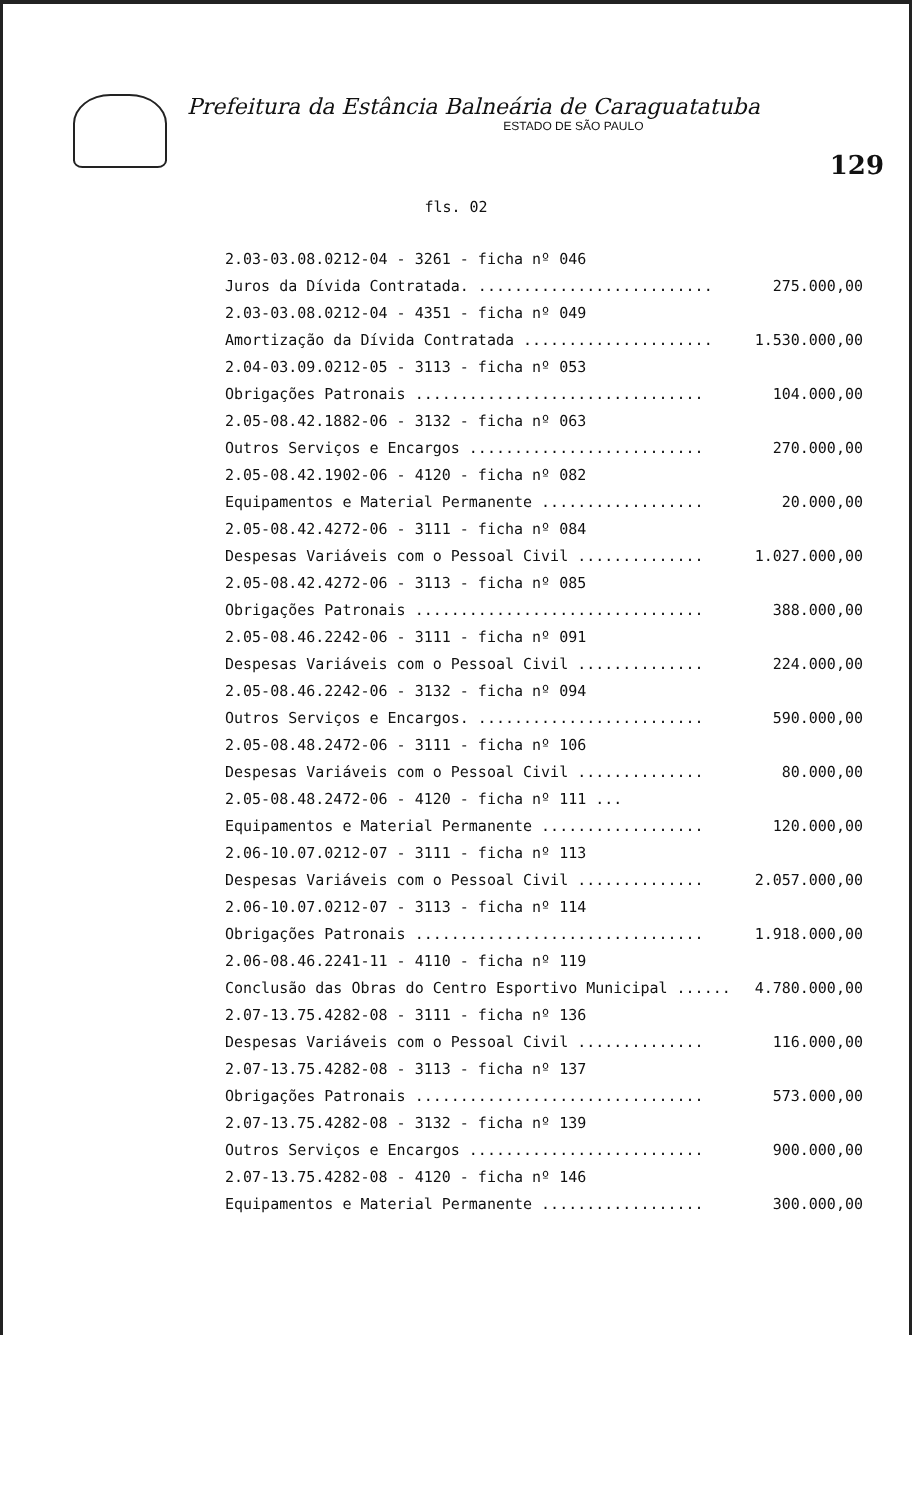Prefeitura da Estância Balneária de Caraguatatuba
ESTADO DE SÃO PAULO
129
fls. 02
2.03-03.08.0212-04 - 3261 - ficha nº 046
Juros da Dívida Contratada. .......................... 275.000,00
2.03-03.08.0212-04 - 4351 - ficha nº 049
Amortização da Dívida Contratada ..................... 1.530.000,00
2.04-03.09.0212-05 - 3113 - ficha nº 053
Obrigações Patronais ................................ 104.000,00
2.05-08.42.1882-06 - 3132 - ficha nº 063
Outros Serviços e Encargos .......................... 270.000,00
2.05-08.42.1902-06 - 4120 - ficha nº 082
Equipamentos e Material Permanente .................. 20.000,00
2.05-08.42.4272-06 - 3111 - ficha nº 084
Despesas Variáveis com o Pessoal Civil .............. 1.027.000,00
2.05-08.42.4272-06 - 3113 - ficha nº 085
Obrigações Patronais ................................ 388.000,00
2.05-08.46.2242-06 - 3111 - ficha nº 091
Despesas Variáveis com o Pessoal Civil .............. 224.000,00
2.05-08.46.2242-06 - 3132 - ficha nº 094
Outros Serviços e Encargos. ......................... 590.000,00
2.05-08.48.2472-06 - 3111 - ficha nº 106
Despesas Variáveis com o Pessoal Civil .............. 80.000,00
2.05-08.48.2472-06 - 4120 - ficha nº 111 ...
Equipamentos e Material Permanente .................. 120.000,00
2.06-10.07.0212-07 - 3111 - ficha nº 113
Despesas Variáveis com o Pessoal Civil .............. 2.057.000,00
2.06-10.07.0212-07 - 3113 - ficha nº 114
Obrigações Patronais ................................ 1.918.000,00
2.06-08.46.2241-11 - 4110 - ficha nº 119
Conclusão das Obras do Centro Esportivo Municipal ...... 4.780.000,00
2.07-13.75.4282-08 - 3111 - ficha nº 136
Despesas Variáveis com o Pessoal Civil .............. 116.000,00
2.07-13.75.4282-08 - 3113 - ficha nº 137
Obrigações Patronais ................................ 573.000,00
2.07-13.75.4282-08 - 3132 - ficha nº 139
Outros Serviços e Encargos .......................... 900.000,00
2.07-13.75.4282-08 - 4120 - ficha nº 146
Equipamentos e Material Permanente .................. 300.000,00